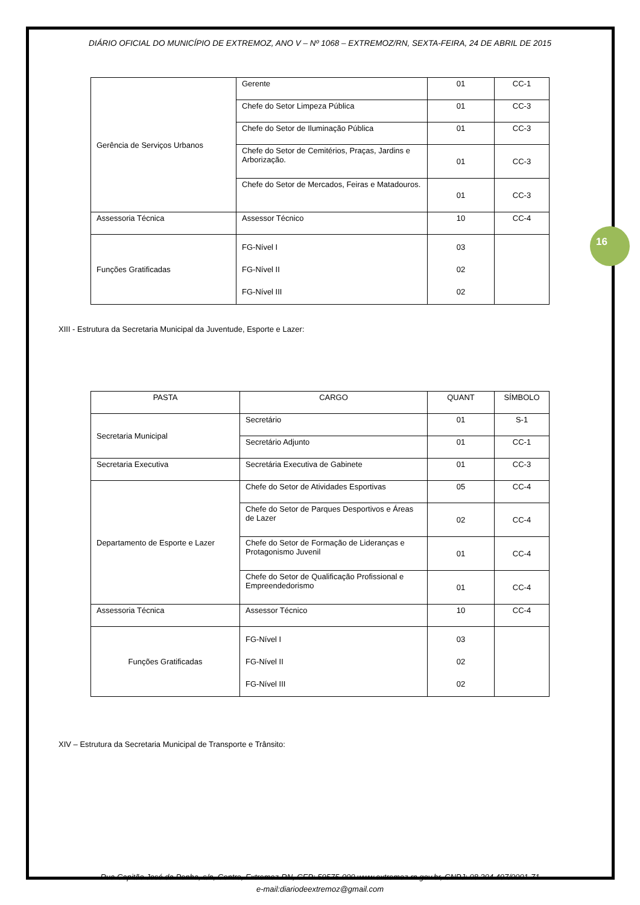16
DIÁRIO OFICIAL DO MUNICÍPIO DE EXTREMOZ, ANO V – Nº 1068 – EXTREMOZ/RN, SEXTA-FEIRA, 24 DE ABRIL DE 2015
| Gerência de Serviços Urbanos | Gerente | 01 | CC-1 |
| | Chefe do Setor Limpeza Pública | 01 | CC-3 |
| | Chefe do Setor de Iluminação Pública | 01 | CC-3 |
| | Chefe do Setor de Cemitérios, Praças, Jardins e Arborização. | 01 | CC-3 |
| | Chefe do Setor de Mercados, Feiras e Matadouros. | 01 | CC-3 |
| Assessoria Técnica | Assessor Técnico | 10 | CC-4 |
| Funções Gratificadas | FG-Nível I FG-Nível II FG-Nível III | 03 02 02 | |
XIII - Estrutura da Secretaria Municipal da Juventude, Esporte e Lazer:
| PASTA | CARGO | QUANT | SÍMBOLO |
| --- | --- | --- | --- |
| Secretaria Municipal | Secretário | 01 | S-1 |
| | Secretário Adjunto | 01 | CC-1 |
| Secretaria Executiva | Secretária Executiva de Gabinete | 01 | CC-3 |
| Departamento de Esporte e Lazer | Chefe do Setor de Atividades Esportivas | 05 | CC-4 |
| | Chefe do Setor de Parques Desportivos e Áreas de Lazer | 02 | CC-4 |
| | Chefe do Setor de Formação de Lideranças e Protagonismo Juvenil | 01 | CC-4 |
| | Chefe do Setor de Qualificação Profissional e Empreendedorismo | 01 | CC-4 |
| Assessoria Técnica | Assessor Técnico | 10 | CC-4 |
| Funções Gratificadas | FG-Nível I FG-Nível II FG-Nível III | 03 02 02 | |
XIV – Estrutura da Secretaria Municipal de Transporte e Trânsito:
Rua Capitão José da Penha, s/n, Centro, Extremoz-RN, CEP: 59575-000 www.extremoz.rn.gov.br, CNPJ: 08.204.497/0001-71
e-mail:diariodeextremoz@gmail.com